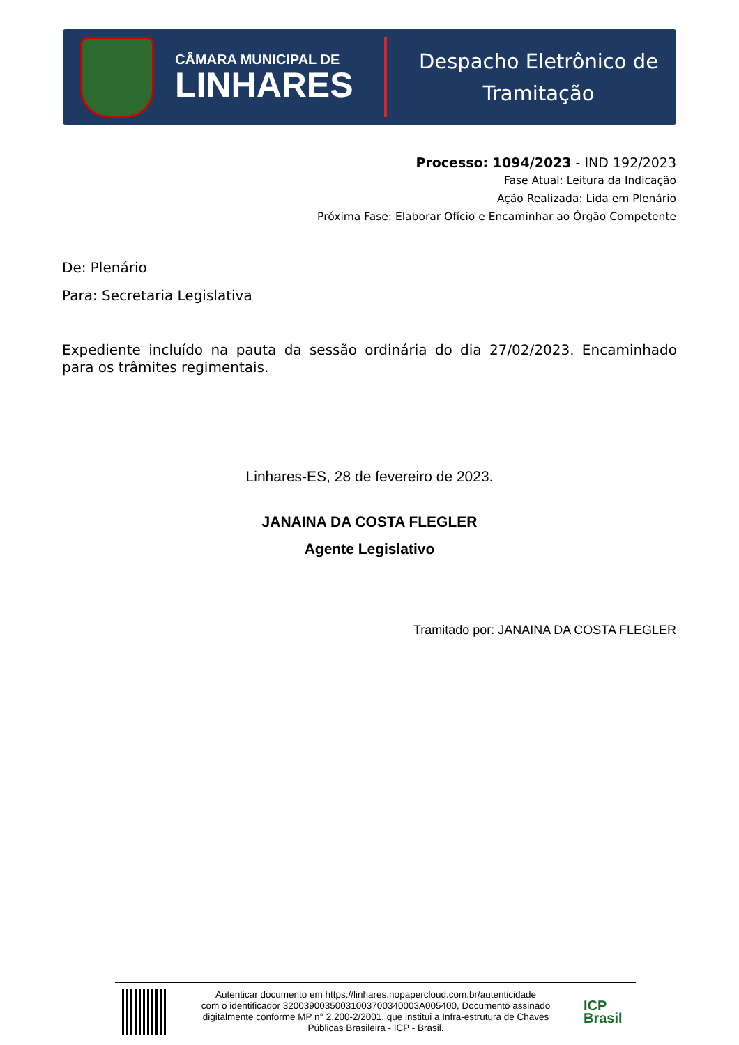CÂMARA MUNICIPAL DE
LINHARES
Despacho Eletrônico de
Tramitação
Processo: 1094/2023 - IND 192/2023
Fase Atual: Leitura da Indicação
Ação Realizada: Lida em Plenário
Próxima Fase: Elaborar Ofício e Encaminhar ao Órgão Competente
De: Plenário
Para: Secretaria Legislativa
Expediente incluído na pauta da sessão ordinária do dia 27/02/2023. Encaminhado para os trâmites regimentais.
Linhares-ES, 28 de fevereiro de 2023.
JANAINA DA COSTA FLEGLER
Agente Legislativo
Tramitado por: JANAINA DA COSTA FLEGLER
Autenticar documento em https://linhares.nopapercloud.com.br/autenticidade
com o identificador 32003900350031003700340003A005400, Documento assinado
digitalmente conforme MP n° 2.200-2/2001, que institui a Infra-estrutura de Chaves
Públicas Brasileira - ICP - Brasil.
ICP
Brasil